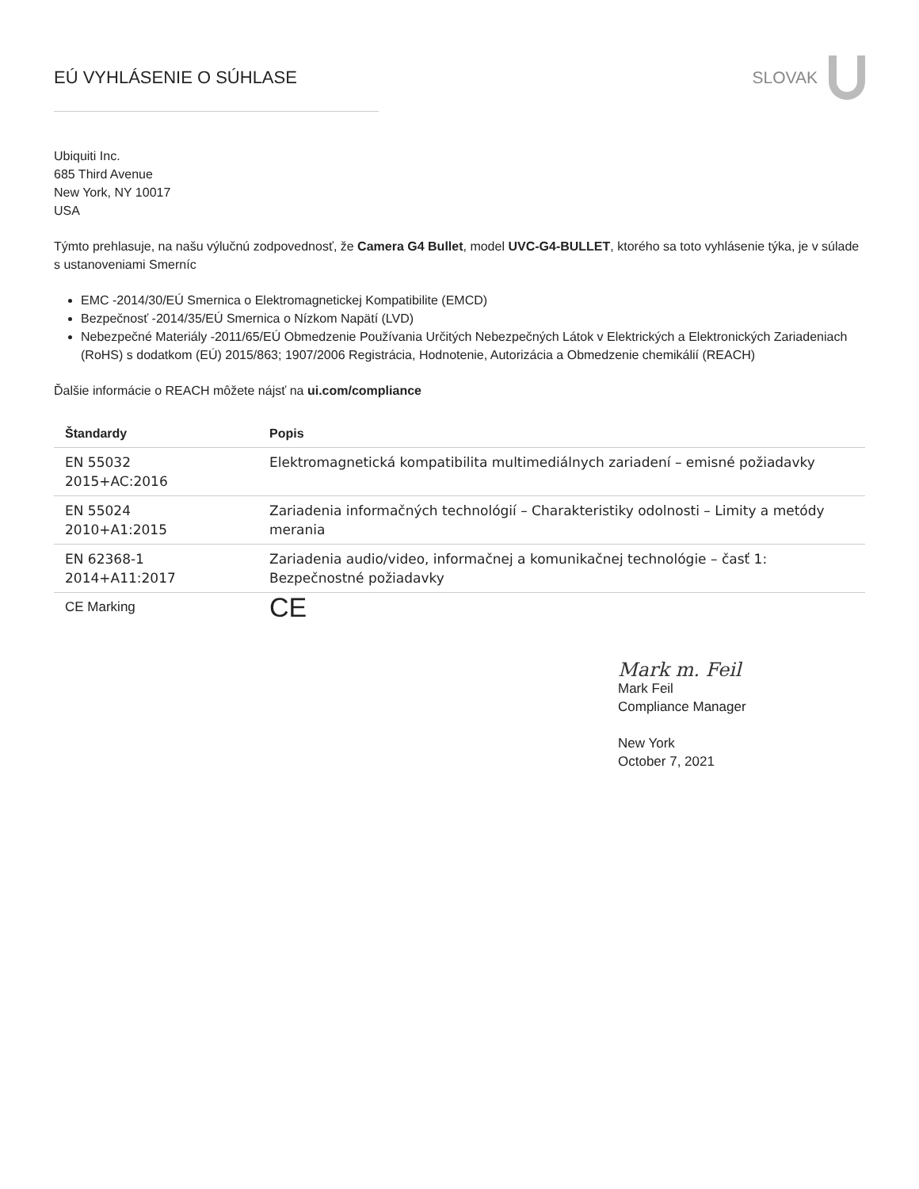EÚ VYHLÁSENIE O SÚHLASE SLOVAK
Ubiquiti Inc.
685 Third Avenue
New York, NY 10017
USA
Týmto prehlasuje, na našu výlučnú zodpovednosť, že Camera G4 Bullet, model UVC-G4-BULLET, ktorého sa toto vyhlásenie týka, je v súlade s ustanoveniami Smerníc
EMC -2014/30/EÚ Smernica o Elektromagnetickej Kompatibilite (EMCD)
Bezpečnosť -2014/35/EÚ Smernica o Nízkom Napätí (LVD)
Nebezpečné Materiály -2011/65/EÚ Obmedzenie Používania Určitých Nebezpečných Látok v Elektrických a Elektronických Zariadeniach (RoHS) s dodatkom (EÚ) 2015/863; 1907/2006 Registrácia, Hodnotenie, Autorizácia a Obmedzenie chemikálií (REACH)
Ďalšie informácie o REACH môžete nájsť na ui.com/compliance
| Štandardy | Popis |
| --- | --- |
| EN 55032 2015+AC:2016 | Elektromagnetická kompatibilita multimediálnych zariadení – emisné požiadavky |
| EN 55024 2010+A1:2015 | Zariadenia informačných technológií – Charakteristiky odolnosti – Limity a metódy merania |
| EN 62368-1 2014+A11:2017 | Zariadenia audio/video, informačnej a komunikačnej technológie – časť 1: Bezpečnostné požiadavky |
| CE Marking | CE |
Mark m. Feil
Mark Feil
Compliance Manager
New York
October 7, 2021